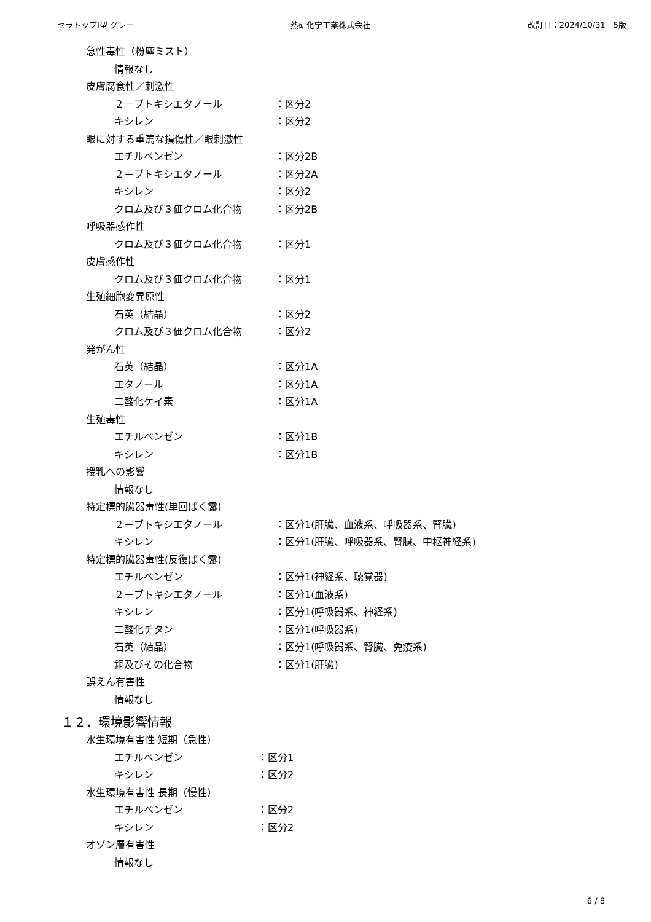セラトップⅠ型 グレー 熱研化学工業株式会社 改訂日：2024/10/31　5版
急性毒性（粉塵ミスト）
情報なし
皮膚腐食性／刺激性
２－ブトキシエタノール ：区分2
キシレン ：区分2
眼に対する重篤な損傷性／眼刺激性
エチルベンゼン ：区分2B
２－ブトキシエタノール ：区分2A
キシレン ：区分2
クロム及び３価クロム化合物 ：区分2B
呼吸器感作性
クロム及び３価クロム化合物 ：区分1
皮膚感作性
クロム及び３価クロム化合物 ：区分1
生殖細胞変異原性
石英（結晶） ：区分2
クロム及び３価クロム化合物 ：区分2
発がん性
石英（結晶） ：区分1A
エタノール ：区分1A
二酸化ケイ素 ：区分1A
生殖毒性
エチルベンゼン ：区分1B
キシレン ：区分1B
授乳への影響
情報なし
特定標的臓器毒性(単回ばく露)
２－ブトキシエタノール ：区分1(肝臓、血液系、呼吸器系、腎臓)
キシレン ：区分1(肝臓、呼吸器系、腎臓、中枢神経系)
特定標的臓器毒性(反復ばく露)
エチルベンゼン ：区分1(神経系、聴覚器)
２－ブトキシエタノール ：区分1(血液系)
キシレン ：区分1(呼吸器系、神経系)
二酸化チタン ：区分1(呼吸器系)
石英（結晶） ：区分1(呼吸器系、腎臓、免疫系)
銅及びその化合物 ：区分1(肝臓)
誤えん有害性
情報なし
１２．環境影響情報
水生環境有害性 短期（急性）
エチルベンゼン ：区分1
キシレン ：区分2
水生環境有害性 長期（慢性）
エチルベンゼン ：区分2
キシレン ：区分2
オゾン層有害性
情報なし
6 / 8